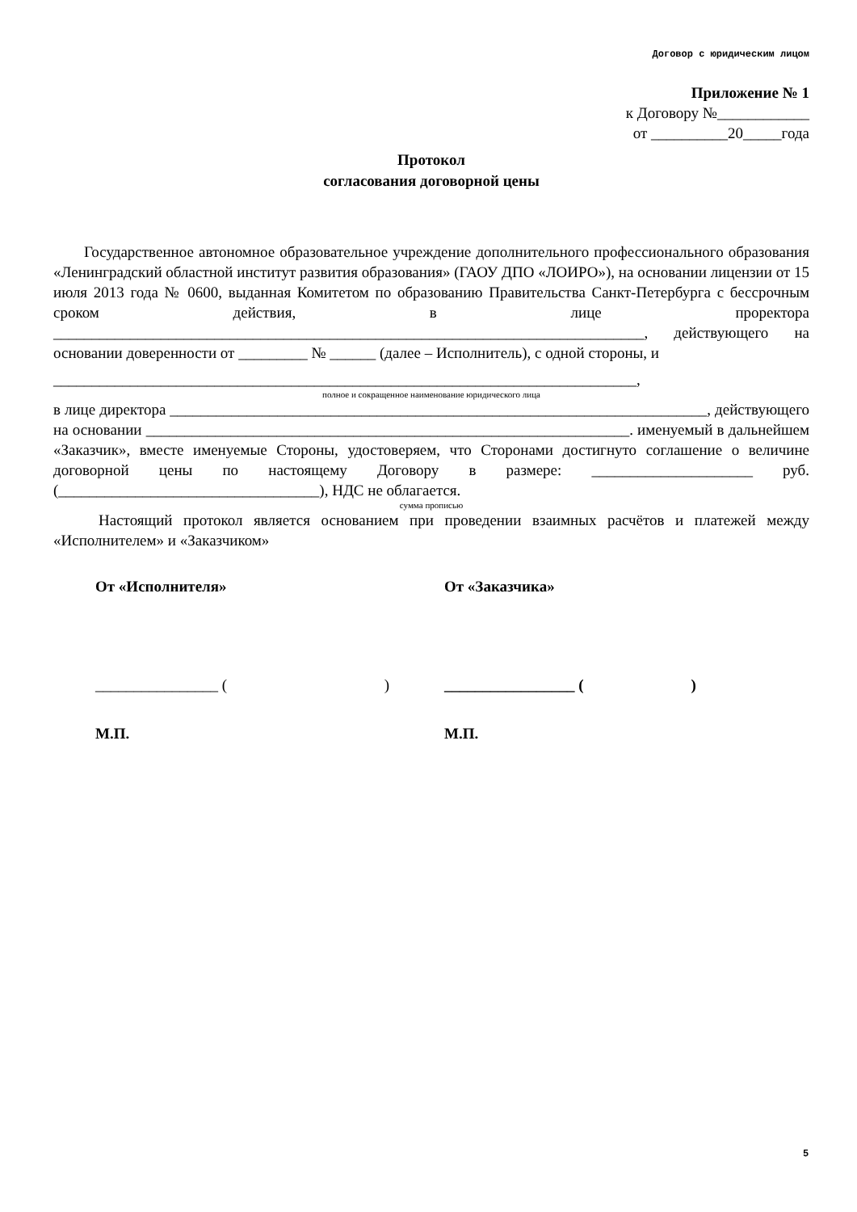Договор с юридическим лицом
Приложение № 1
к Договору №____________
от __________20_____года
Протокол
согласования договорной цены
Государственное автономное образовательное учреждение дополнительного профессионального образования «Ленинградский областной институт развития образования» (ГАОУ ДПО «ЛОИРО»), на основании лицензии от 15 июля 2013 года № 0600, выданная Комитетом по образованию Правительства Санкт-Петербурга с бессрочным сроком действия, в лице проректора _____________________________________________________________________________, действующего на основании доверенности от _________ № ______ (далее – Исполнитель), с одной стороны, и
____________________________________________________________________________,
полное и сокращенное наименование юридического лица
в лице директора ______________________________________________________________________, действующего на основании _______________________________________________________________. именуемый в дальнейшем «Заказчик», вместе именуемые Стороны, удостоверяем, что Сторонами достигнуто соглашение о величине договорной цены по настоящему Договору в размере: _____________________ руб. (__________________________________), НДС не облагается.
сумма прописью
Настоящий протокол является основанием при проведении взаимных расчётов и платежей между «Исполнителем» и «Заказчиком»
От «Исполнителя» От «Заказчика»
________________ ( )
_________________ ( )
М.П. М.П.
5